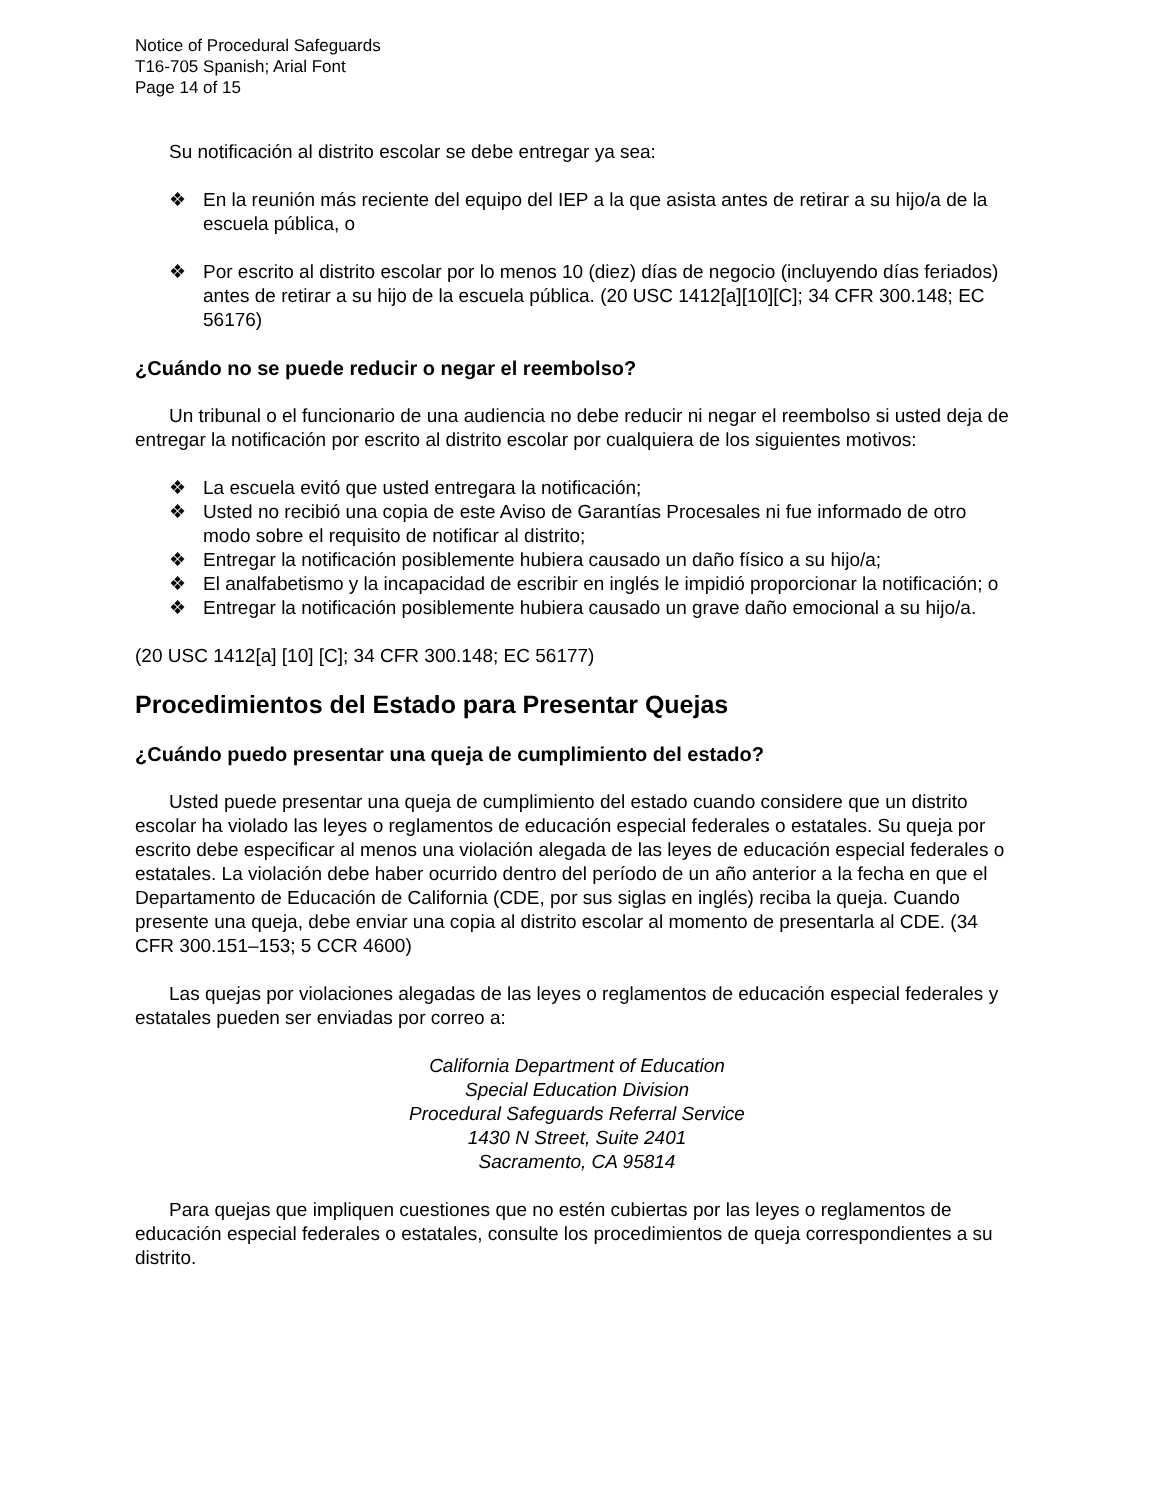Notice of Procedural Safeguards
T16-705 Spanish; Arial Font
Page 14 of 15
Su notificación al distrito escolar se debe entregar ya sea:
❖ En la reunión más reciente del equipo del IEP a la que asista antes de retirar a su hijo/a de la escuela pública, o
❖ Por escrito al distrito escolar por lo menos 10 (diez) días de negocio (incluyendo días feriados) antes de retirar a su hijo de la escuela pública. (20 USC 1412[a][10][C]; 34 CFR 300.148; EC 56176)
¿Cuándo no se puede reducir o negar el reembolso?
Un tribunal o el funcionario de una audiencia no debe reducir ni negar el reembolso si usted deja de entregar la notificación por escrito al distrito escolar por cualquiera de los siguientes motivos:
❖ La escuela evitó que usted entregara la notificación;
❖ Usted no recibió una copia de este Aviso de Garantías Procesales ni fue informado de otro modo sobre el requisito de notificar al distrito;
❖ Entregar la notificación posiblemente hubiera causado un daño físico a su hijo/a;
❖ El analfabetismo y la incapacidad de escribir en inglés le impidió proporcionar la notificación; o
❖ Entregar la notificación posiblemente hubiera causado un grave daño emocional a su hijo/a.
(20 USC 1412[a] [10] [C]; 34 CFR 300.148; EC 56177)
Procedimientos del Estado para Presentar Quejas
¿Cuándo puedo presentar una queja de cumplimiento del estado?
Usted puede presentar una queja de cumplimiento del estado cuando considere que un distrito escolar ha violado las leyes o reglamentos de educación especial federales o estatales. Su queja por escrito debe especificar al menos una violación alegada de las leyes de educación especial federales o estatales. La violación debe haber ocurrido dentro del período de un año anterior a la fecha en que el Departamento de Educación de California (CDE, por sus siglas en inglés) reciba la queja. Cuando presente una queja, debe enviar una copia al distrito escolar al momento de presentarla al CDE. (34 CFR 300.151–153; 5 CCR 4600)
Las quejas por violaciones alegadas de las leyes o reglamentos de educación especial federales y estatales pueden ser enviadas por correo a:
California Department of Education
Special Education Division
Procedural Safeguards Referral Service
1430 N Street, Suite 2401
Sacramento, CA 95814
Para quejas que impliquen cuestiones que no estén cubiertas por las leyes o reglamentos de educación especial federales o estatales, consulte los procedimientos de queja correspondientes a su distrito.